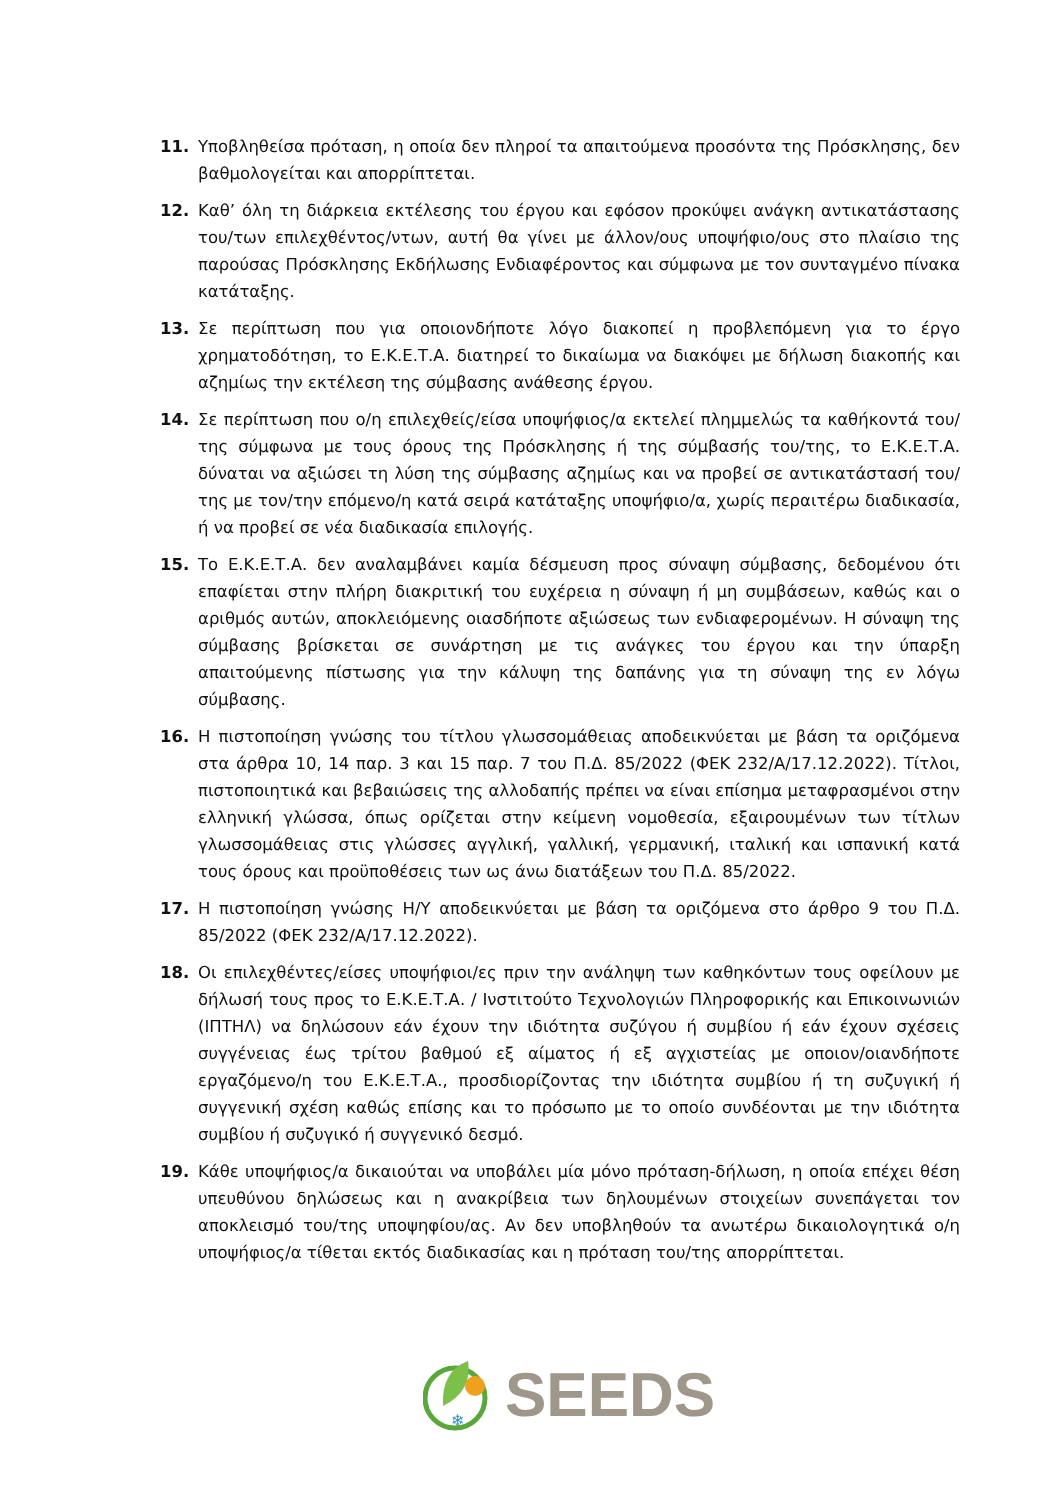11. Υποβληθείσα πρόταση, η οποία δεν πληροί τα απαιτούμενα προσόντα της Πρόσκλησης, δεν βαθμολογείται και απορρίπτεται.
12. Καθ’ όλη τη διάρκεια εκτέλεσης του έργου και εφόσον προκύψει ανάγκη αντικατάστασης του/των επιλεχθέντος/ντων, αυτή θα γίνει με άλλον/ους υποψήφιο/ους στο πλαίσιο της παρούσας Πρόσκλησης Εκδήλωσης Ενδιαφέροντος και σύμφωνα με τον συνταγμένο πίνακα κατάταξης.
13. Σε περίπτωση που για οποιονδήποτε λόγο διακοπεί η προβλεπόμενη για το έργο χρηματοδότηση, το Ε.Κ.Ε.Τ.Α. διατηρεί το δικαίωμα να διακόψει με δήλωση διακοπής και αζημίως την εκτέλεση της σύμβασης ανάθεσης έργου.
14. Σε περίπτωση που ο/η επιλεχθείς/είσα υποψήφιος/α εκτελεί πλημμελώς τα καθήκοντά του/της σύμφωνα με τους όρους της Πρόσκλησης ή της σύμβασής του/της, το Ε.Κ.Ε.Τ.Α. δύναται να αξιώσει τη λύση της σύμβασης αζημίως και να προβεί σε αντικατάστασή του/της με τον/την επόμενο/η κατά σειρά κατάταξης υποψήφιο/α, χωρίς περαιτέρω διαδικασία, ή να προβεί σε νέα διαδικασία επιλογής.
15. Το Ε.Κ.Ε.Τ.Α. δεν αναλαμβάνει καμία δέσμευση προς σύναψη σύμβασης, δεδομένου ότι επαφίεται στην πλήρη διακριτική του ευχέρεια η σύναψη ή μη συμβάσεων, καθώς και ο αριθμός αυτών, αποκλειόμενης οιασδήποτε αξιώσεως των ενδιαφερομένων. Η σύναψη της σύμβασης βρίσκεται σε συνάρτηση με τις ανάγκες του έργου και την ύπαρξη απαιτούμενης πίστωσης για την κάλυψη της δαπάνης για τη σύναψη της εν λόγω σύμβασης.
16. Η πιστοποίηση γνώσης του τίτλου γλωσσομάθειας αποδεικνύεται με βάση τα οριζόμενα στα άρθρα 10, 14 παρ. 3 και 15 παρ. 7 του Π.Δ. 85/2022 (ΦΕΚ 232/Α/17.12.2022). Τίτλοι, πιστοποιητικά και βεβαιώσεις της αλλοδαπής πρέπει να είναι επίσημα μεταφρασμένοι στην ελληνική γλώσσα, όπως ορίζεται στην κείμενη νομοθεσία, εξαιρουμένων των τίτλων γλωσσομάθειας στις γλώσσες αγγλική, γαλλική, γερμανική, ιταλική και ισπανική κατά τους όρους και προϋποθέσεις των ως άνω διατάξεων του Π.Δ. 85/2022.
17. Η πιστοποίηση γνώσης Η/Υ αποδεικνύεται με βάση τα οριζόμενα στο άρθρο 9 του Π.Δ. 85/2022 (ΦΕΚ 232/Α/17.12.2022).
18. Οι επιλεχθέντες/είσες υποψήφιοι/ες πριν την ανάληψη των καθηκόντων τους οφείλουν με δήλωσή τους προς το Ε.Κ.Ε.Τ.Α. / Ινστιτούτο Τεχνολογιών Πληροφορικής και Επικοινωνιών (ΙΠΤΗΛ) να δηλώσουν εάν έχουν την ιδιότητα συζύγου ή συμβίου ή εάν έχουν σχέσεις συγγένειας έως τρίτου βαθμού εξ αίματος ή εξ αγχιστείας με οποιον/οιανδήποτε εργαζόμενο/η του Ε.Κ.Ε.Τ.Α., προσδιορίζοντας την ιδιότητα συμβίου ή τη συζυγική ή συγγενική σχέση καθώς επίσης και το πρόσωπο με το οποίο συνδέονται με την ιδιότητα συμβίου ή συζυγικό ή συγγενικό δεσμό.
19. Κάθε υποψήφιος/α δικαιούται να υποβάλει μία μόνο πρόταση-δήλωση, η οποία επέχει θέση υπευθύνου δηλώσεως και η ανακρίβεια των δηλουμένων στοιχείων συνεπάγεται τον αποκλεισμό του/της υποψηφίου/ας. Αν δεν υποβληθούν τα ανωτέρω δικαιολογητικά ο/η υποψήφιος/α τίθεται εκτός διαδικασίας και η πρόταση του/της απορρίπτεται.
❄
SEEDS